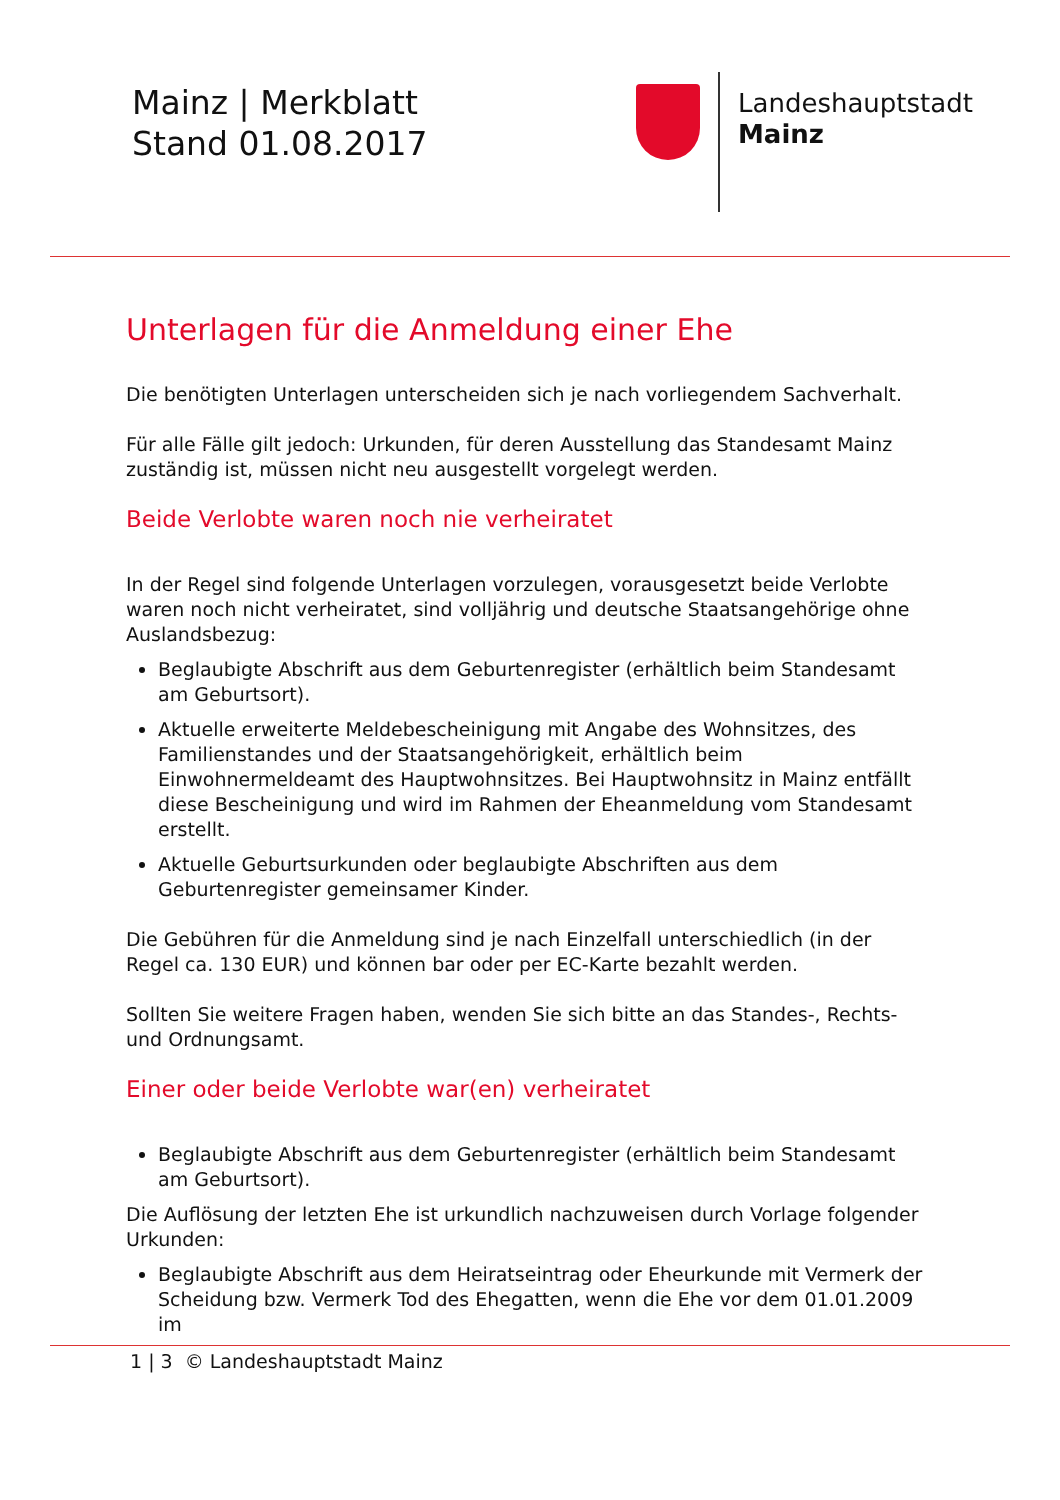Mainz | Merkblatt
Stand 01.08.2017
Landeshauptstadt
Mainz
Unterlagen für die Anmeldung einer Ehe
Die benötigten Unterlagen unterscheiden sich je nach vorliegendem Sachverhalt.
Für alle Fälle gilt jedoch: Urkunden, für deren Ausstellung das Standesamt Mainz zuständig ist, müssen nicht neu ausgestellt vorgelegt werden.
Beide Verlobte waren noch nie verheiratet
In der Regel sind folgende Unterlagen vorzulegen, vorausgesetzt beide Verlobte waren noch nicht verheiratet, sind volljährig und deutsche Staatsangehörige ohne Auslandsbezug:
Beglaubigte Abschrift aus dem Geburtenregister (erhältlich beim Standesamt am Geburtsort).
Aktuelle erweiterte Meldebescheinigung mit Angabe des Wohnsitzes, des Familienstandes und der Staatsangehörigkeit, erhältlich beim Einwohnermeldeamt des Hauptwohnsitzes. Bei Hauptwohnsitz in Mainz entfällt diese Bescheinigung und wird im Rahmen der Eheanmeldung vom Standesamt erstellt.
Aktuelle Geburtsurkunden oder beglaubigte Abschriften aus dem Geburtenregister gemeinsamer Kinder.
Die Gebühren für die Anmeldung sind je nach Einzelfall unterschiedlich (in der Regel ca. 130 EUR) und können bar oder per EC-Karte bezahlt werden.
Sollten Sie weitere Fragen haben, wenden Sie sich bitte an das Standes-, Rechts- und Ordnungsamt.
Einer oder beide Verlobte war(en) verheiratet
Beglaubigte Abschrift aus dem Geburtenregister (erhältlich beim Standesamt am Geburtsort).
Die Auflösung der letzten Ehe ist urkundlich nachzuweisen durch Vorlage folgender Urkunden:
Beglaubigte Abschrift aus dem Heiratseintrag oder Eheurkunde mit Vermerk der Scheidung bzw. Vermerk Tod des Ehegatten, wenn die Ehe vor dem 01.01.2009 im
1 | 3 © Landeshauptstadt Mainz